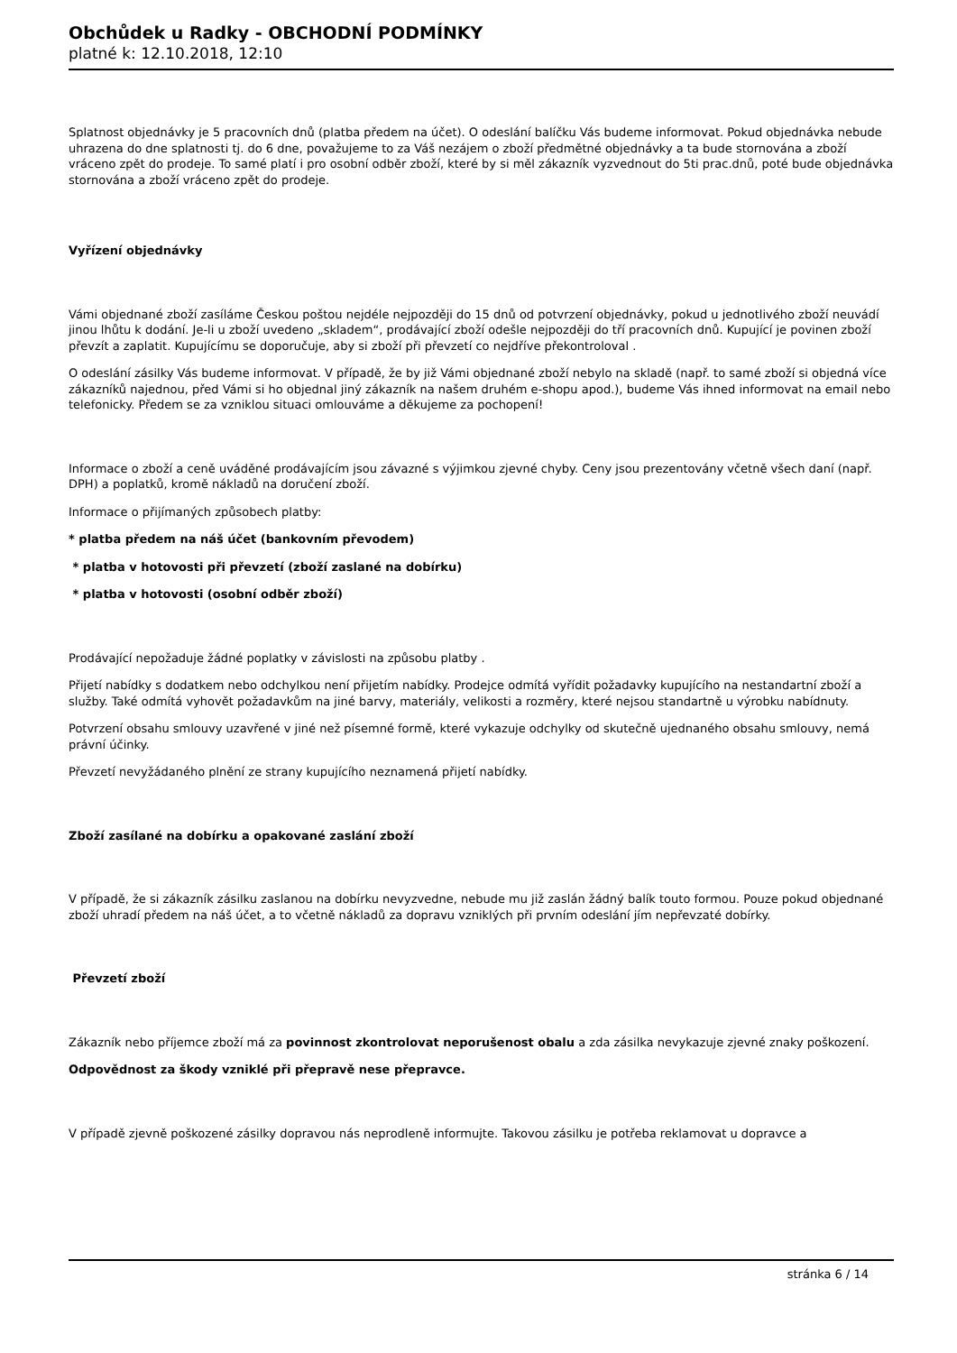Obchůdek u Radky - OBCHODNÍ PODMÍNKY
platné k: 12.10.2018, 12:10
Splatnost objednávky je 5 pracovních dnů (platba předem na účet). O odeslání balíčku Vás budeme informovat. Pokud objednávka nebude uhrazena do dne splatnosti tj. do 6 dne, považujeme to za Váš nezájem o zboží předmětné objednávky a ta bude stornována a zboží vráceno zpět do prodeje. To samé platí i pro osobní odběr zboží, které by si měl zákazník vyzvednout do 5ti prac.dnů, poté bude objednávka stornována a zboží vráceno zpět do prodeje.
Vyřízení objednávky
Vámi objednané zboží zasíláme Českou poštou nejdéle nejpozději do 15 dnů od potvrzení objednávky, pokud u jednotlivého zboží neuvádí jinou lhůtu k dodání. Je-li u zboží uvedeno „skladem“, prodávající zboží odešle nejpozději do tří pracovních dnů. Kupující je povinen zboží převzít a zaplatit. Kupujícímu se doporučuje, aby si zboží při převzetí co nejdříve překontroloval .
O odeslání zásilky Vás budeme informovat. V případě, že by již Vámi objednané zboží nebylo na skladě (např. to samé zboží si objedná více zákazníků najednou, před Vámi si ho objednal jiný zákazník na našem druhém e-shopu apod.), budeme Vás ihned informovat na email nebo telefonicky. Předem se za vzniklou situaci omlouváme a děkujeme za pochopení!
Informace o zboží a ceně uváděné prodávajícím jsou závazné s výjimkou zjevné chyby. Ceny jsou prezentovány včetně všech daní (např. DPH) a poplatků, kromě nákladů na doručení zboží.
Informace o přijímaných způsobech platby:
* platba předem na náš účet (bankovním převodem)
* platba v hotovosti při převzetí (zboží zaslané na dobírku)
* platba v hotovosti (osobní odběr zboží)
Prodávající nepožaduje žádné poplatky v závislosti na způsobu platby .
Přijetí nabídky s dodatkem nebo odchylkou není přijetím nabídky. Prodejce odmítá vyřídit požadavky kupujícího na nestandartní zboží a služby. Také odmítá vyhovět požadavkům na jiné barvy, materiály, velikosti a rozměry, které nejsou standartně u výrobku nabídnuty.
Potvrzení obsahu smlouvy uzavřené v jiné než písemné formě, které vykazuje odchylky od skutečně ujednaného obsahu smlouvy, nemá právní účinky.
Převzetí nevyžádaného plnění ze strany kupujícího neznamená přijetí nabídky.
Zboží zasílané na dobírku a opakované zaslání zboží
V případě, že si zákazník zásilku zaslanou na dobírku nevyzvedne, nebude mu již zaslán žádný balík touto formou. Pouze pokud objednané zboží uhradí předem na náš účet, a to včetně nákladů za dopravu vzniklých při prvním odeslání jím nepřevzaté dobírky.
Převzetí zboží
Zákazník nebo příjemce zboží má za povinnost zkontrolovat neporušenost obalu a zda zásilka nevykazuje zjevné znaky poškození.
Odpovědnost za škody vzniklé při přepravě nese přepravce.
V případě zjevně poškozené zásilky dopravou nás neprodleně informujte. Takovou zásilku je potřeba reklamovat u dopravce a
stránka 6 / 14